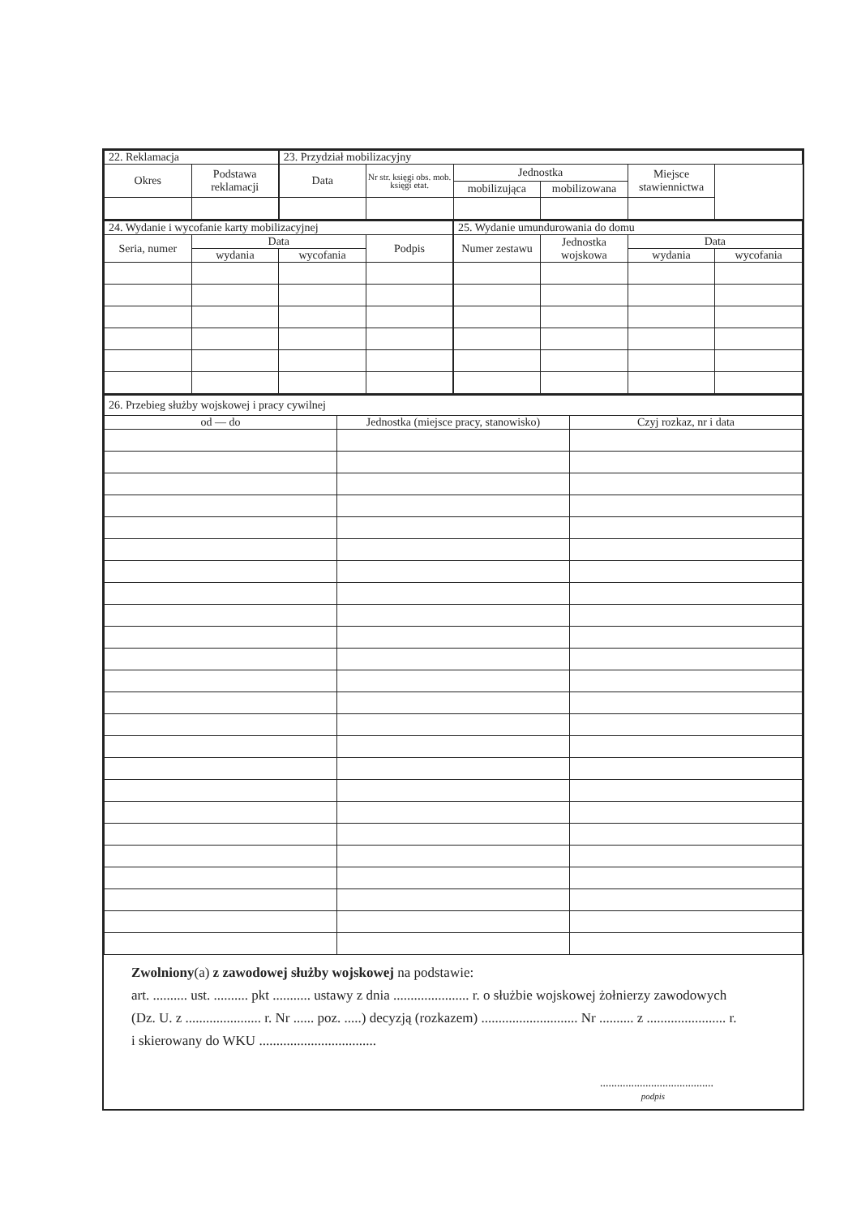| 22. Reklamacja | | 23. Przydział mobilizacyjny | | | | |
| Okres | Podstawa reklamacji | Data | Nr str. księgi obs. mob. księgi etat. | Jednostka | | Miejsce stawiennictwa |
| | | | | mobilizująca | mobilizowana | |
| 24. Wydanie i wycofanie karty mobilizacyjnej | | | | 25. Wydanie umundurowania do domu | | | |
| Seria, numer | Data | | Podpis | Numer zestawu | Jednostka wojskowa | Data | |
| | wydania | wycofania | | | | wydania | wycofania |
| 26. Przebieg służby wojskowej i pracy cywilnej | | |
| od — do | Jednostka (miejsce pracy, stanowisko) | Czyj rozkaz, nr i data |
Zwolniony(a) z zawodowej służby wojskowej na podstawie:
art. .......... ust. .......... pkt ........... ustawy z dnia ...................... r. o służbie wojskowej żołnierzy zawodowych
(Dz. U. z ...................... r. Nr ...... poz. .....) decyzją (rozkazem) ............................ Nr .......... z ....................... r.
i skierowany do WKU ..................................
........................................
podpis